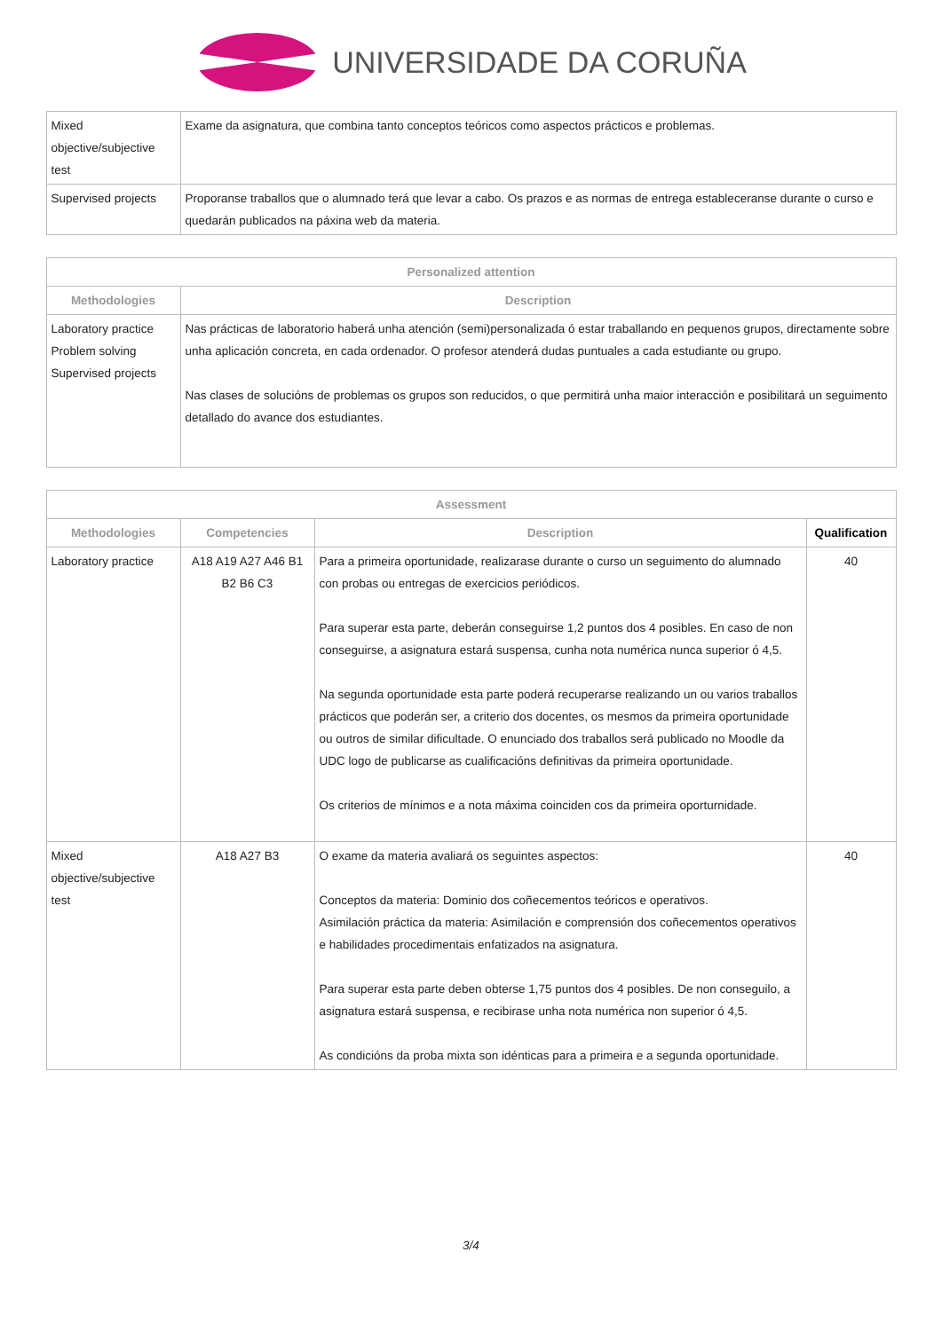UNIVERSIDADE DA CORUÑA
| Mixed objective/subjective test | Exame da asignatura, que combina tanto conceptos teóricos como aspectos prácticos e problemas. |
| Supervised projects | Proporanse traballos que o alumnado terá que levar a cabo. Os prazos e as normas de entrega estableceranse durante o curso e quedarán publicados na páxina web da materia. |
| Personalized attention | |
| --- | --- |
| Methodologies | Description |
| Laboratory practice Problem solving Supervised projects | Nas prácticas de laboratorio haberá unha atención (semi)personalizada ó estar traballando en pequenos grupos, directamente sobre unha aplicación concreta, en cada ordenador. O profesor atenderá dudas puntuales a cada estudiante ou grupo. Nas clases de solucións de problemas os grupos son reducidos, o que permitirá unha maior interacción e posibilitará un seguimento detallado do avance dos estudiantes. |
| Assessment | | | |
| --- | --- | --- | --- |
| Methodologies | Competencies | Description | Qualification |
| Laboratory practice | A18 A19 A27 A46 B1 B2 B6 C3 | Para a primeira oportunidade, realizarase durante o curso un seguimento do alumnado con probas ou entregas de exercicios periódicos. Para superar esta parte, deberán conseguirse 1,2 puntos dos 4 posibles. En caso de non conseguirse, a asignatura estará suspensa, cunha nota numérica nunca superior ó 4,5. Na segunda oportunidade esta parte poderá recuperarse realizando un ou varios traballos prácticos que poderán ser, a criterio dos docentes, os mesmos da primeira oportunidade ou outros de similar dificultade. O enunciado dos traballos será publicado no Moodle da UDC logo de publicarse as cualificacións definitivas da primeira oportunidade. Os criterios de mínimos e a nota máxima coinciden cos da primeira oporturnidade. | 40 |
| Mixed objective/subjective test | A18 A27 B3 | O exame da materia avaliará os seguintes aspectos: Conceptos da materia: Dominio dos coñecementos teóricos e operativos. Asimilación práctica da materia: Asimilación e comprensión dos coñecementos operativos e habilidades procedimentais enfatizados na asignatura. Para superar esta parte deben obterse 1,75 puntos dos 4 posibles. De non conseguilo, a asignatura estará suspensa, e recibirase unha nota numérica non superior ó 4,5. As condicións da proba mixta son idénticas para a primeira e a segunda oportunidade. | 40 |
3/4